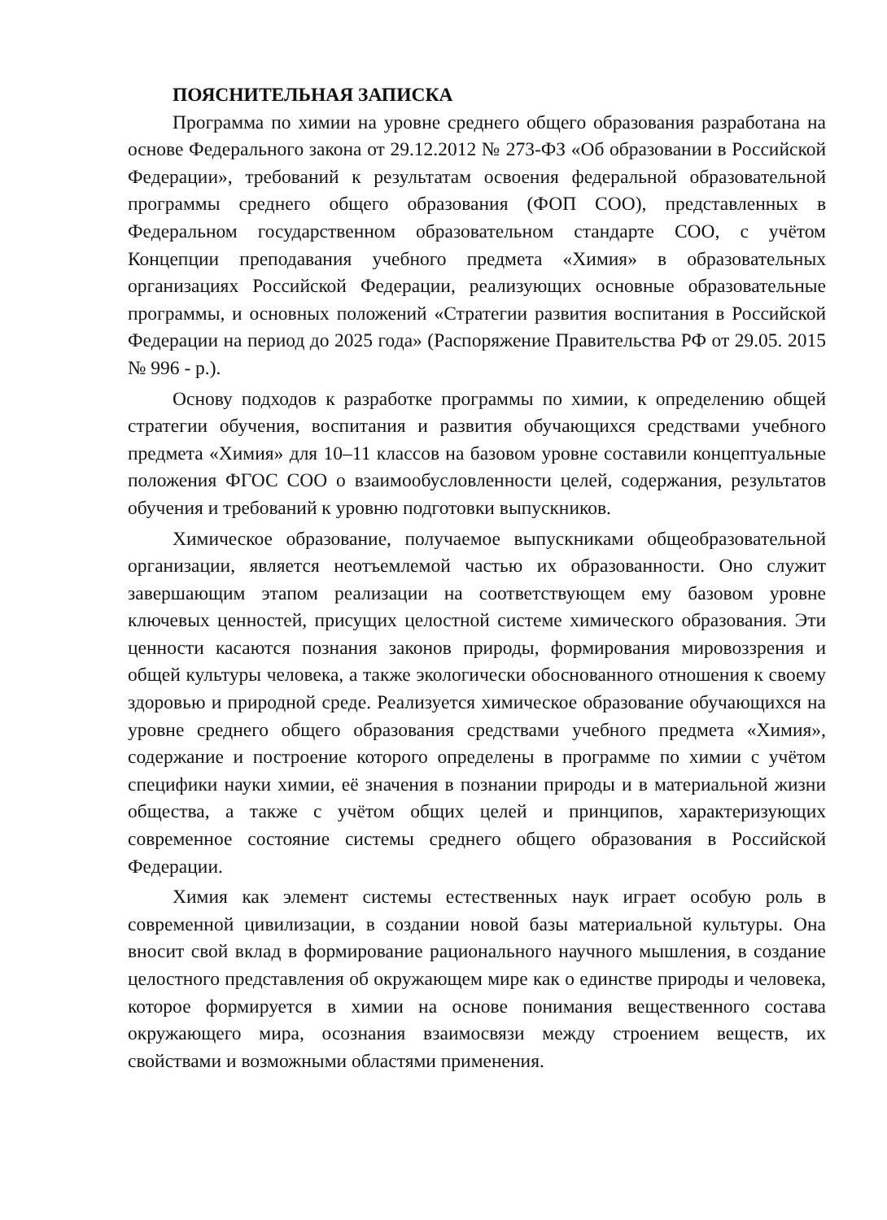ПОЯСНИТЕЛЬНАЯ ЗАПИСКА
Программа по химии на уровне среднего общего образования разработана на основе Федерального закона от 29.12.2012 № 273-ФЗ «Об образовании в Российской Федерации», требований к результатам освоения федеральной образовательной программы среднего общего образования (ФОП СОО), представленных в Федеральном государственном образовательном стандарте СОО, с учётом Концепции преподавания учебного предмета «Химия» в образовательных организациях Российской Федерации, реализующих основные образовательные программы, и основных положений «Стратегии развития воспитания в Российской Федерации на период до 2025 года» (Распоряжение Правительства РФ от 29.05. 2015 № 996 - р.).
Основу подходов к разработке программы по химии, к определению общей стратегии обучения, воспитания и развития обучающихся средствами учебного предмета «Химия» для 10–11 классов на базовом уровне составили концептуальные положения ФГОС СОО о взаимообусловленности целей, содержания, результатов обучения и требований к уровню подготовки выпускников.
Химическое образование, получаемое выпускниками общеобразовательной организации, является неотъемлемой частью их образованности. Оно служит завершающим этапом реализации на соответствующем ему базовом уровне ключевых ценностей, присущих целостной системе химического образования. Эти ценности касаются познания законов природы, формирования мировоззрения и общей культуры человека, а также экологически обоснованного отношения к своему здоровью и природной среде. Реализуется химическое образование обучающихся на уровне среднего общего образования средствами учебного предмета «Химия», содержание и построение которого определены в программе по химии с учётом специфики науки химии, её значения в познании природы и в материальной жизни общества, а также с учётом общих целей и принципов, характеризующих современное состояние системы среднего общего образования в Российской Федерации.
Химия как элемент системы естественных наук играет особую роль в современной цивилизации, в создании новой базы материальной культуры. Она вносит свой вклад в формирование рационального научного мышления, в создание целостного представления об окружающем мире как о единстве природы и человека, которое формируется в химии на основе понимания вещественного состава окружающего мира, осознания взаимосвязи между строением веществ, их свойствами и возможными областями применения.